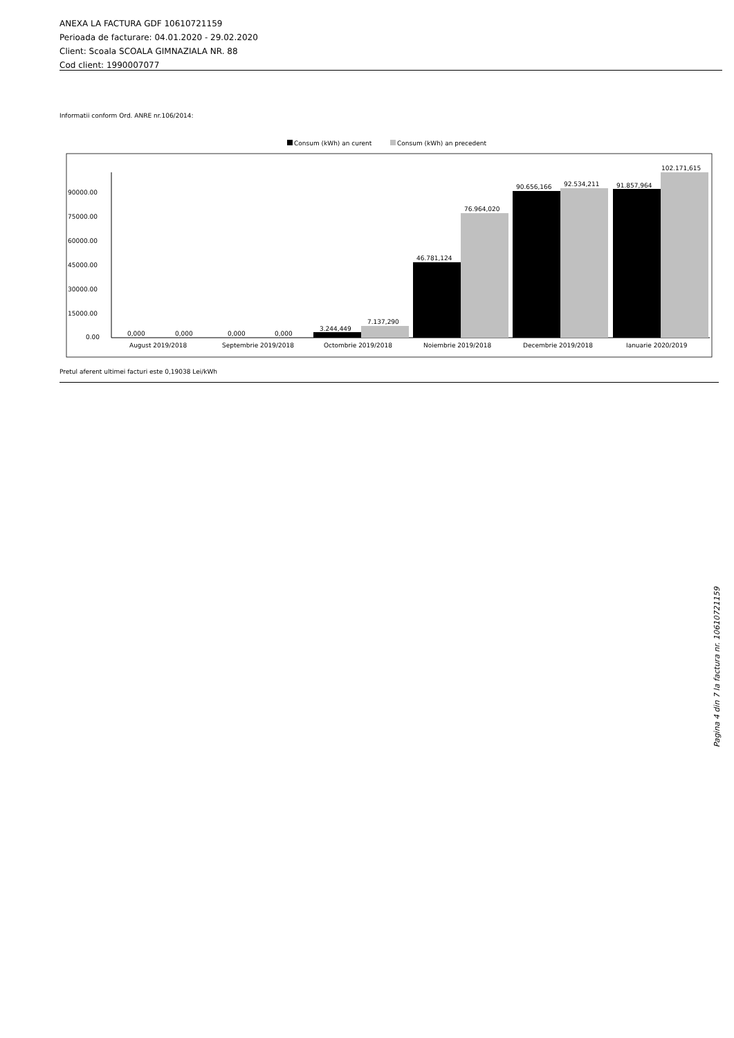ANEXA LA FACTURA GDF 10610721159
Perioada de facturare: 04.01.2020 - 29.02.2020
Client: Scoala SCOALA GIMNAZIALA NR. 88
Cod client: 1990007077
Informatii conform Ord. ANRE nr.106/2014:
Consum (kWh) an curent
Consum (kWh) an precedent
90000.00
75000.00
60000.00
45000.00
30000.00
15000.00
0.00
0,000
0,000
0,000
0,000
3.244,449
7.137,290
46.781,124
76.964,020
90.656,166
92.534,211
91.857,964
102.171,615
August 2019/2018
Septembrie 2019/2018
Octombrie 2019/2018
Noiembrie 2019/2018
Decembrie 2019/2018
Ianuarie 2020/2019
Pretul aferent ultimei facturi este 0,19038 Lei/kWh
Pagina 4 din 7 la factura nr. 10610721159